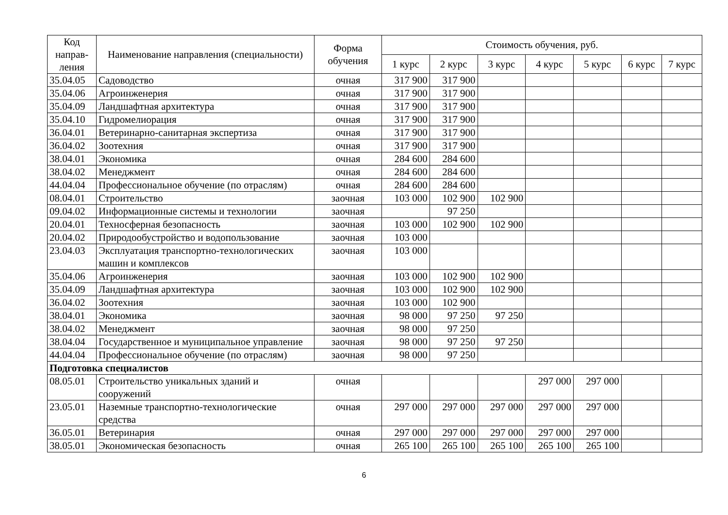| Код направ-ления | Наименование направления (специальности) | Форма обучения | Стоимость обучения, руб. | | | | | | |
| --- | --- | --- | --- | --- | --- | --- | --- | --- | --- |
| | | | 1 курс | 2 курс | 3 курс | 4 курс | 5 курс | 6 курс | 7 курс |
| 35.04.05 | Садоводство | очная | 317 900 | 317 900 | | | | | |
| 35.04.06 | Агроинженерия | очная | 317 900 | 317 900 | | | | | |
| 35.04.09 | Ландшафтная архитектура | очная | 317 900 | 317 900 | | | | | |
| 35.04.10 | Гидромелиорация | очная | 317 900 | 317 900 | | | | | |
| 36.04.01 | Ветеринарно-санитарная экспертиза | очная | 317 900 | 317 900 | | | | | |
| 36.04.02 | Зоотехния | очная | 317 900 | 317 900 | | | | | |
| 38.04.01 | Экономика | очная | 284 600 | 284 600 | | | | | |
| 38.04.02 | Менеджмент | очная | 284 600 | 284 600 | | | | | |
| 44.04.04 | Профессиональное обучение (по отраслям) | очная | 284 600 | 284 600 | | | | | |
| 08.04.01 | Строительство | заочная | 103 000 | 102 900 | 102 900 | | | | |
| 09.04.02 | Информационные системы и технологии | заочная | | 97 250 | | | | | |
| 20.04.01 | Техносферная безопасность | заочная | 103 000 | 102 900 | 102 900 | | | | |
| 20.04.02 | Природообустройство и водопользование | заочная | 103 000 | | | | | | |
| 23.04.03 | Эксплуатация транспортно-технологических машин и комплексов | заочная | 103 000 | | | | | | |
| 35.04.06 | Агроинженерия | заочная | 103 000 | 102 900 | 102 900 | | | | |
| 35.04.09 | Ландшафтная архитектура | заочная | 103 000 | 102 900 | 102 900 | | | | |
| 36.04.02 | Зоотехния | заочная | 103 000 | 102 900 | | | | | |
| 38.04.01 | Экономика | заочная | 98 000 | 97 250 | 97 250 | | | | |
| 38.04.02 | Менеджмент | заочная | 98 000 | 97 250 | | | | | |
| 38.04.04 | Государственное и муниципальное управление | заочная | 98 000 | 97 250 | 97 250 | | | | |
| 44.04.04 | Профессиональное обучение (по отраслям) | заочная | 98 000 | 97 250 | | | | | |
| Подготовка специалистов | | | | | | | | | |
| 08.05.01 | Строительство уникальных зданий и сооружений | очная | | | | 297 000 | 297 000 | | |
| 23.05.01 | Наземные транспортно-технологические средства | очная | 297 000 | 297 000 | 297 000 | 297 000 | 297 000 | | |
| 36.05.01 | Ветеринария | очная | 297 000 | 297 000 | 297 000 | 297 000 | 297 000 | | |
| 38.05.01 | Экономическая безопасность | очная | 265 100 | 265 100 | 265 100 | 265 100 | 265 100 | | |
6